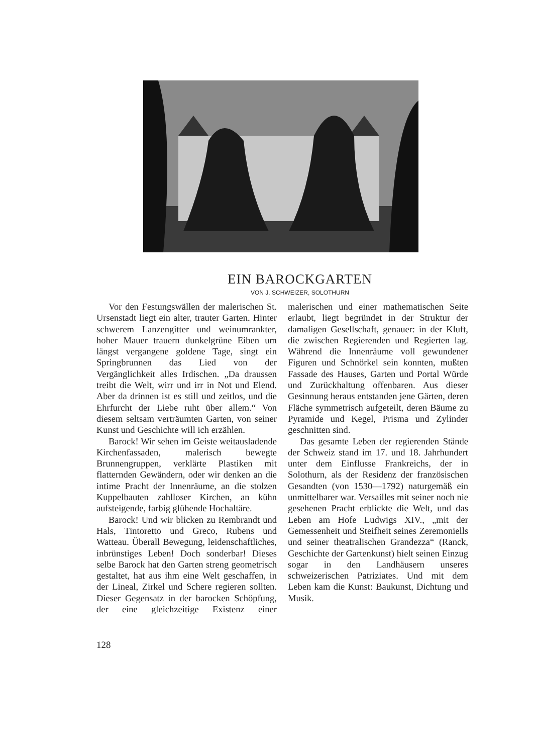EIN BAROCKGARTEN
VON J. SCHWEIZER, SOLOTHURN
Vor den Festungswällen der malerischen St. Ursenstadt liegt ein alter, trauter Garten. Hinter schwerem Lanzengitter und weinumrankter, hoher Mauer trauern dunkelgrüne Eiben um längst vergangene goldene Tage, singt ein Springbrunnen das Lied von der Vergänglichkeit alles Irdischen. „Da draussen treibt die Welt, wirr und irr in Not und Elend. Aber da drinnen ist es still und zeitlos, und die Ehrfurcht der Liebe ruht über allem.“ Von diesem seltsam verträumten Garten, von seiner Kunst und Geschichte will ich erzählen.
Barock! Wir sehen im Geiste weitausladende Kirchenfassaden, malerisch bewegte Brunnengruppen, verklärte Plastiken mit flatternden Gewändern, oder wir denken an die intime Pracht der Innenräume, an die stolzen Kuppelbauten zahlloser Kirchen, an kühn aufsteigende, farbig glühende Hochaltäre.
Barock! Und wir blicken zu Rembrandt und Hals, Tintoretto und Greco, Rubens und Watteau. Überall Bewegung, leidenschaftliches, inbrünstiges Leben! Doch sonderbar! Dieses selbe Barock hat den Garten streng geometrisch gestaltet, hat aus ihm eine Welt geschaffen, in der Lineal, Zirkel und Schere regieren sollten. Dieser Gegensatz in der barocken Schöpfung, der eine gleichzeitige Existenz einer malerischen und einer mathematischen Seite erlaubt, liegt begründet in der Struktur der damaligen Gesellschaft, genauer: in der Kluft, die zwischen Regierenden und Regierten lag. Während die Innenräume voll gewundener Figuren und Schnörkel sein konnten, mußten Fassade des Hauses, Garten und Portal Würde und Zurückhaltung offenbaren. Aus dieser Gesinnung heraus entstanden jene Gärten, deren Fläche symmetrisch aufgeteilt, deren Bäume zu Pyramide und Kegel, Prisma und Zylinder geschnitten sind.
Das gesamte Leben der regierenden Stände der Schweiz stand im 17. und 18. Jahrhundert unter dem Einflusse Frankreichs, der in Solothurn, als der Residenz der französischen Gesandten (von 1530—1792) naturgemäß ein unmittelbarer war. Versailles mit seiner noch nie gesehenen Pracht erblickte die Welt, und das Leben am Hofe Ludwigs XIV., „mit der Gemessenheit und Steifheit seines Zeremoniells und seiner theatralischen Grandezza“ (Ranck, Geschichte der Gartenkunst) hielt seinen Einzug sogar in den Landhäusern unseres schweizerischen Patriziates. Und mit dem Leben kam die Kunst: Baukunst, Dichtung und Musik.
128